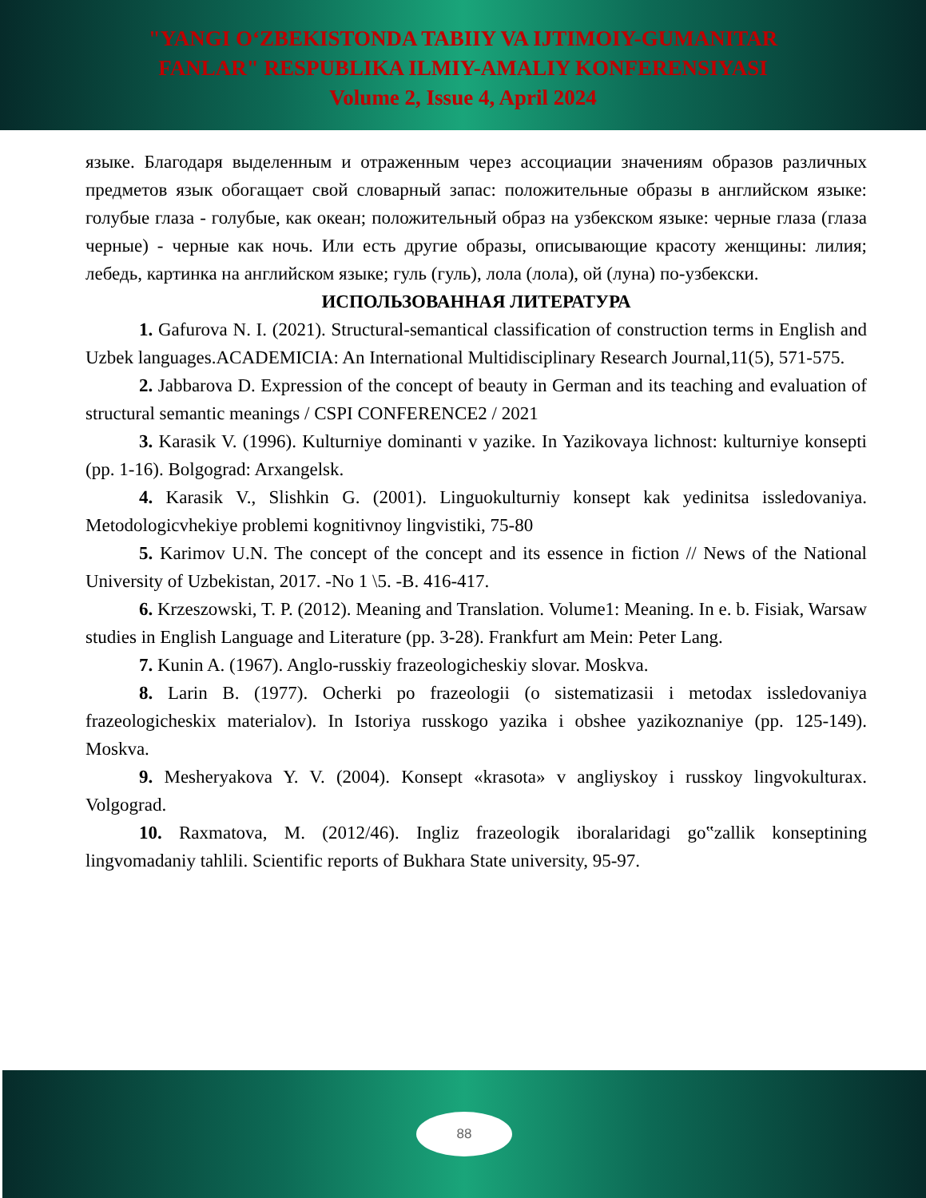"YANGI O‘ZBEKISTONDA TABIIY VA IJTIMOIY-GUMANITAR
FANLAR" RESPUBLIKA ILMIY-AMALIY KONFERENSIYASI
Volume 2, Issue 4, April 2024
языке. Благодаря выделенным и отраженным через ассоциации значениям образов различных предметов язык обогащает свой словарный запас: положительные образы в английском языке: голубые глаза - голубые, как океан; положительный образ на узбекском языке: черные глаза (глаза черные) - черные как ночь. Или есть другие образы, описывающие красоту женщины: лилия; лебедь, картинка на английском языке; гуль (гуль), лола (лола), ой (луна) по-узбекски.
ИСПОЛЬЗОВАННАЯ ЛИТЕРАТУРА
1. Gafurova N. I. (2021). Structural-semantical classification of construction terms in English and Uzbek languages.ACADEMICIA: An International Multidisciplinary Research Journal,11(5), 571-575.
2. Jabbarova D. Expression of the concept of beauty in German and its teaching and evaluation of structural semantic meanings / CSPI CONFERENCE2 / 2021
3. Karasik V. (1996). Kulturniye dominanti v yazike. In Yazikovaya lichnost: kulturniye konsepti (pp. 1-16). Bolgograd: Arxangelsk.
4. Karasik V., Slishkin G. (2001). Linguokulturniy konsept kak yedinitsa issledovaniya. Metodologicvhekiye problemi kognitivnoy lingvistiki, 75-80
5. Karimov U.N. The concept of the concept and its essence in fiction // News of the National University of Uzbekistan, 2017. -No 1 \5. -B. 416-417.
6. Krzeszowski, T. P. (2012). Meaning and Translation. Volume1: Meaning. In e. b. Fisiak, Warsaw studies in English Language and Literature (pp. 3-28). Frankfurt am Mein: Peter Lang.
7. Kunin A. (1967). Anglo-russkiy frazeologicheskiy slovar. Moskva.
8. Larin B. (1977). Ocherki po frazeologii (o sistematizasii i metodax issledovaniya frazeologicheskix materialov). In Istoriya russkogo yazika i obshee yazikoznaniye (pp. 125-149). Moskva.
9. Mesheryakova Y. V. (2004). Konsept «krasota» v angliyskoy i russkoy lingvokulturax. Volgograd.
10. Raxmatova, M. (2012/46). Ingliz frazeologik iboralaridagi go‟zallik konseptining lingvomadaniy tahlili. Scientific reports of Bukhara State university, 95-97.
88